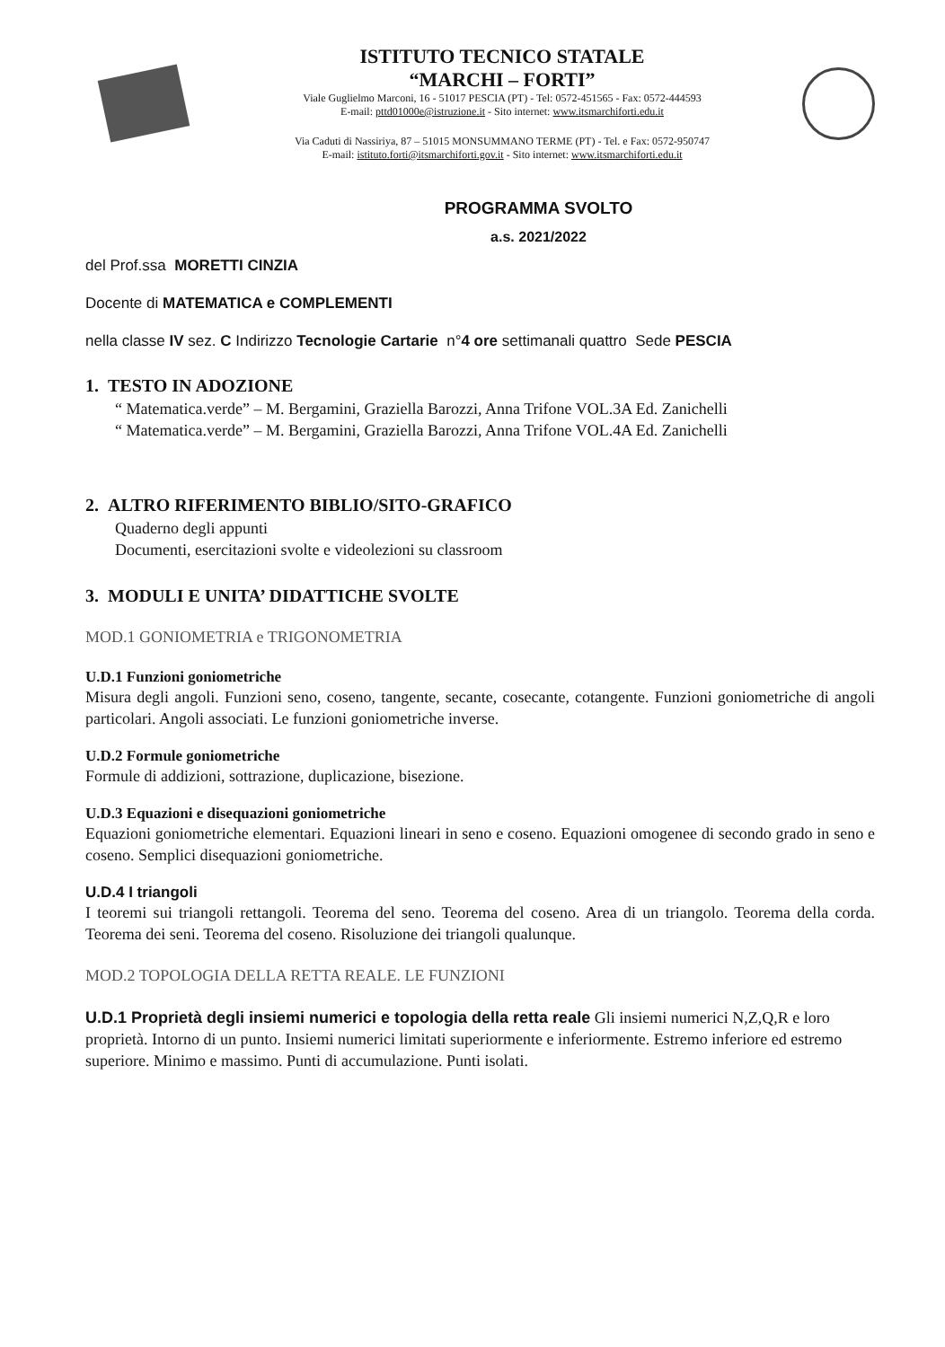ISTITUTO TECNICO STATALE
“MARCHI – FORTI”
Viale Guglielmo Marconi, 16 - 51017 PESCIA (PT) - Tel: 0572-451565 - Fax: 0572-444593
E-mail: pttd01000e@istruzione.it - Sito internet: www.itsmarchiforti.edu.it
Via Caduti di Nassiriya, 87 – 51015 MONSUMMANO TERME (PT) - Tel. e Fax: 0572-950747
E-mail: istituto.forti@itsmarchiforti.gov.it - Sito internet: www.itsmarchiforti.edu.it
PROGRAMMA SVOLTO
a.s. 2021/2022
del Prof.ssa MORETTI CINZIA
Docente di MATEMATICA e COMPLEMENTI
nella classe IV sez. C Indirizzo Tecnologie Cartarie n°4 ore settimanali quattro Sede PESCIA
1. TESTO IN ADOZIONE
“ Matematica.verde” – M. Bergamini, Graziella Barozzi, Anna Trifone VOL.3A Ed. Zanichelli
“ Matematica.verde” – M. Bergamini, Graziella Barozzi, Anna Trifone VOL.4A Ed. Zanichelli
2. ALTRO RIFERIMENTO BIBLIO/SITO-GRAFICO
Quaderno degli appunti
Documenti, esercitazioni svolte e videolezioni su classroom
3. MODULI E UNITA’ DIDATTICHE SVOLTE
MOD.1 GONIOMETRIA e TRIGONOMETRIA
U.D.1 Funzioni goniometriche
Misura degli angoli. Funzioni seno, coseno, tangente, secante, cosecante, cotangente. Funzioni goniometriche di angoli particolari. Angoli associati. Le funzioni goniometriche inverse.
U.D.2 Formule goniometriche
Formule di addizioni, sottrazione, duplicazione, bisezione.
U.D.3 Equazioni e disequazioni goniometriche
Equazioni goniometriche elementari. Equazioni lineari in seno e coseno. Equazioni omogenee di secondo grado in seno e coseno. Semplici disequazioni goniometriche.
U.D.4 I triangoli
I teoremi sui triangoli rettangoli. Teorema del seno. Teorema del coseno. Area di un triangolo. Teorema della corda. Teorema dei seni. Teorema del coseno. Risoluzione dei triangoli qualunque.
MOD.2 TOPOLOGIA DELLA RETTA REALE. LE FUNZIONI
U.D.1 Proprietà degli insiemi numerici e topologia della retta reale Gli insiemi numerici N,Z,Q,R e loro proprietà. Intorno di un punto. Insiemi numerici limitati superiormente e inferiormente. Estremo inferiore ed estremo superiore. Minimo e massimo. Punti di accumulazione. Punti isolati.